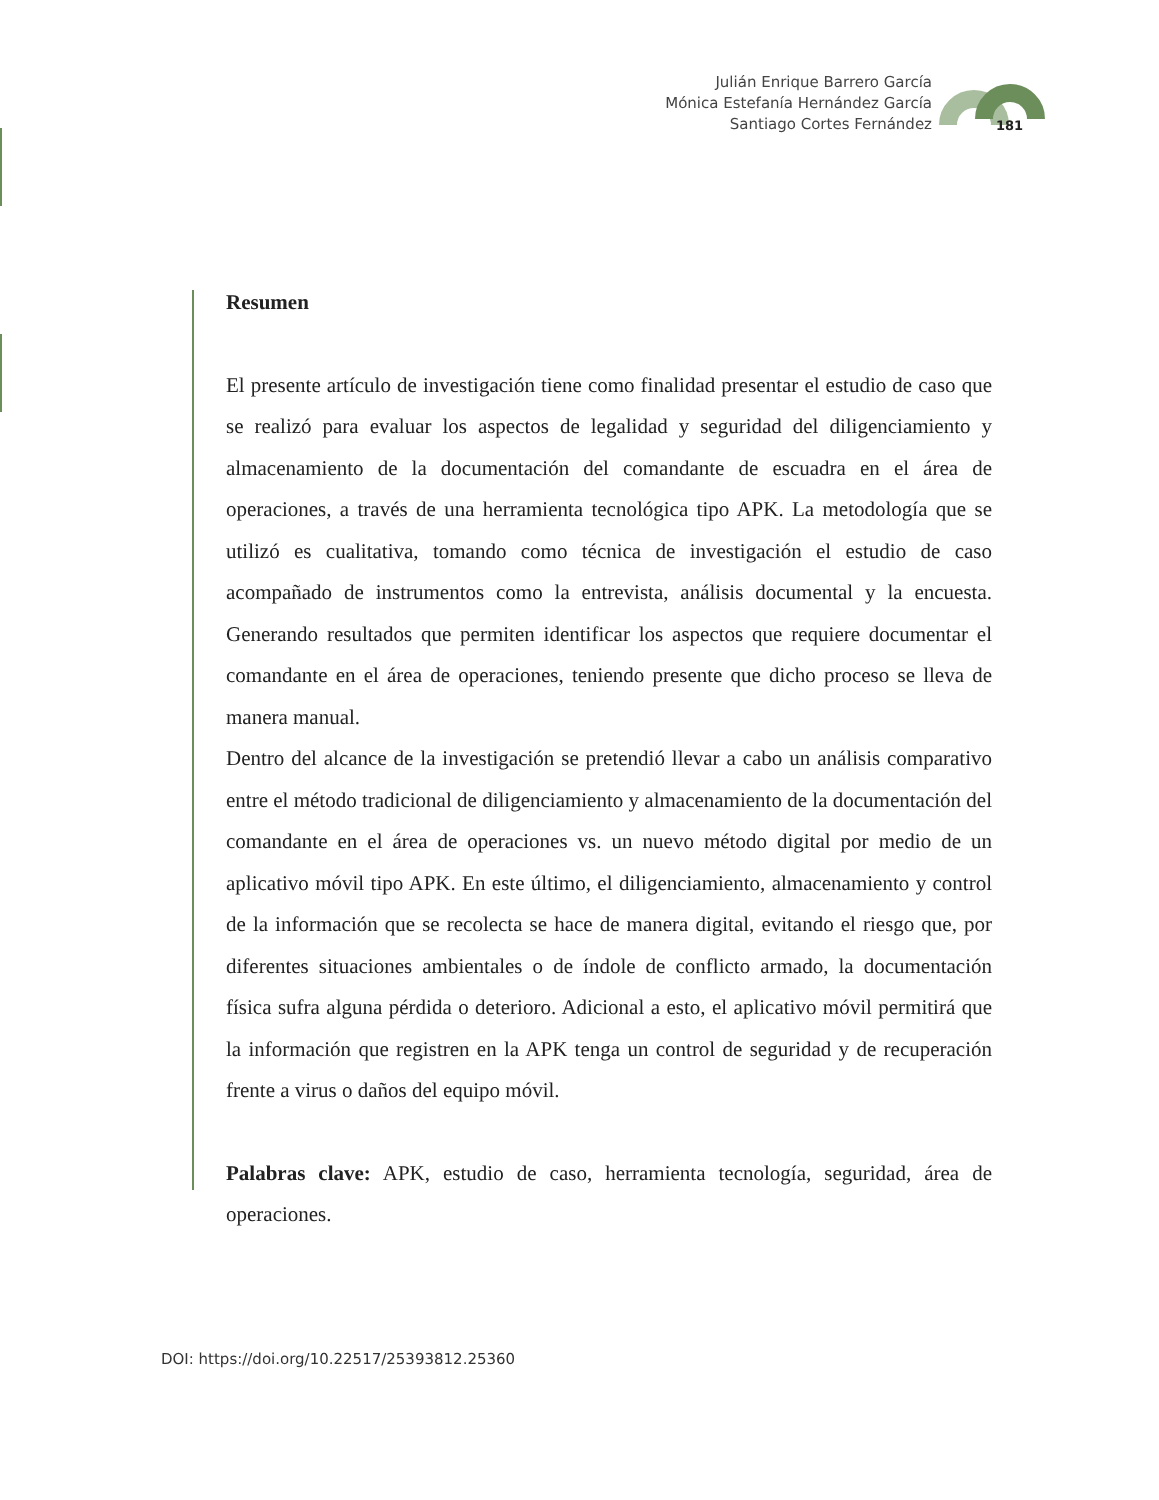Julián Enrique Barrero García
Mónica Estefanía Hernández García
Santiago Cortes Fernández
181
Resumen
El presente artículo de investigación tiene como finalidad presentar el estudio de caso que se realizó para evaluar los aspectos de legalidad y seguridad del diligenciamiento y almacenamiento de la documentación del comandante de escuadra en el área de operaciones, a través de una herramienta tecnológica tipo APK. La metodología que se utilizó es cualitativa, tomando como técnica de investigación el estudio de caso acompañado de instrumentos como la entrevista, análisis documental y la encuesta. Generando resultados que permiten identificar los aspectos que requiere documentar el comandante en el área de operaciones, teniendo presente que dicho proceso se lleva de manera manual.
Dentro del alcance de la investigación se pretendió llevar a cabo un análisis comparativo entre el método tradicional de diligenciamiento y almacenamiento de la documentación del comandante en el área de operaciones vs. un nuevo método digital por medio de un aplicativo móvil tipo APK. En este último, el diligenciamiento, almacenamiento y control de la información que se recolecta se hace de manera digital, evitando el riesgo que, por diferentes situaciones ambientales o de índole de conflicto armado, la documentación física sufra alguna pérdida o deterioro. Adicional a esto, el aplicativo móvil permitirá que la información que registren en la APK tenga un control de seguridad y de recuperación frente a virus o daños del equipo móvil.
Palabras clave: APK, estudio de caso, herramienta tecnología, seguridad, área de operaciones.
DOI: https://doi.org/10.22517/25393812.25360